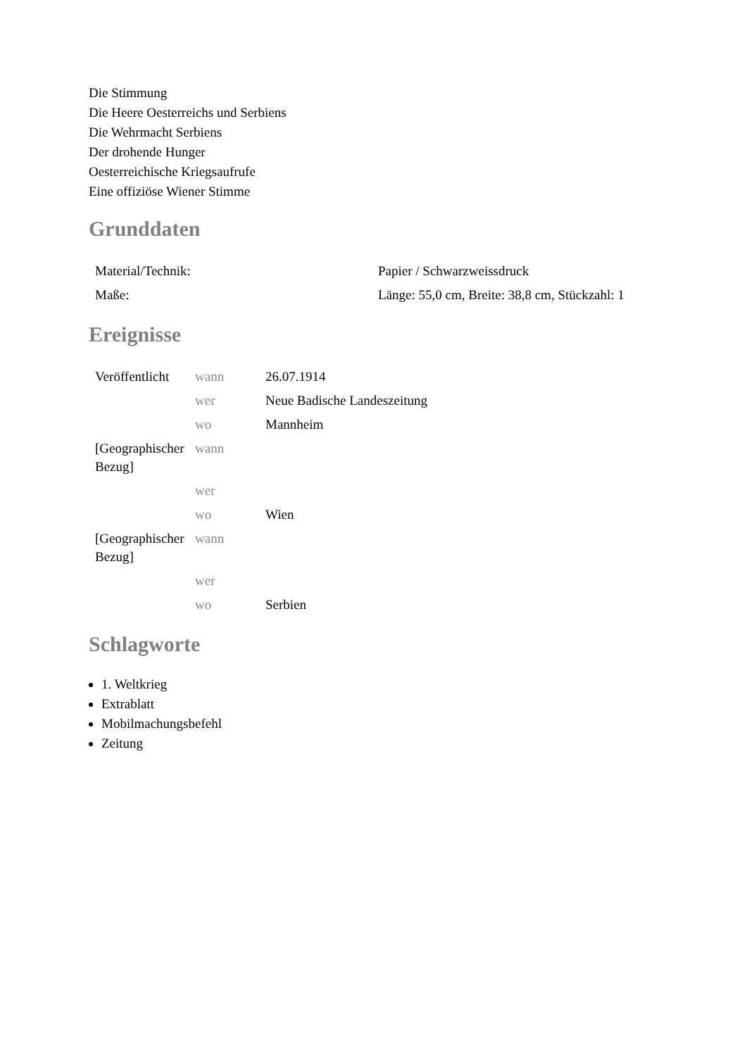Die Stimmung
Die Heere Oesterreichs und Serbiens
Die Wehrmacht Serbiens
Der drohende Hunger
Oesterreichische Kriegsaufrufe
Eine offiziöse Wiener Stimme
Grunddaten
| Material/Technik: | Papier / Schwarzweissdruck |
| Maße: | Länge: 55,0 cm, Breite: 38,8 cm, Stückzahl: 1 |
Ereignisse
| Veröffentlicht | wann | 26.07.1914 |
| | wer | Neue Badische Landeszeitung |
| | wo | Mannheim |
| [Geographischer Bezug] | wann | |
| | wer | |
| | wo | Wien |
| [Geographischer Bezug] | wann | |
| | wer | |
| | wo | Serbien |
Schlagworte
1. Weltkrieg
Extrablatt
Mobilmachungsbefehl
Zeitung